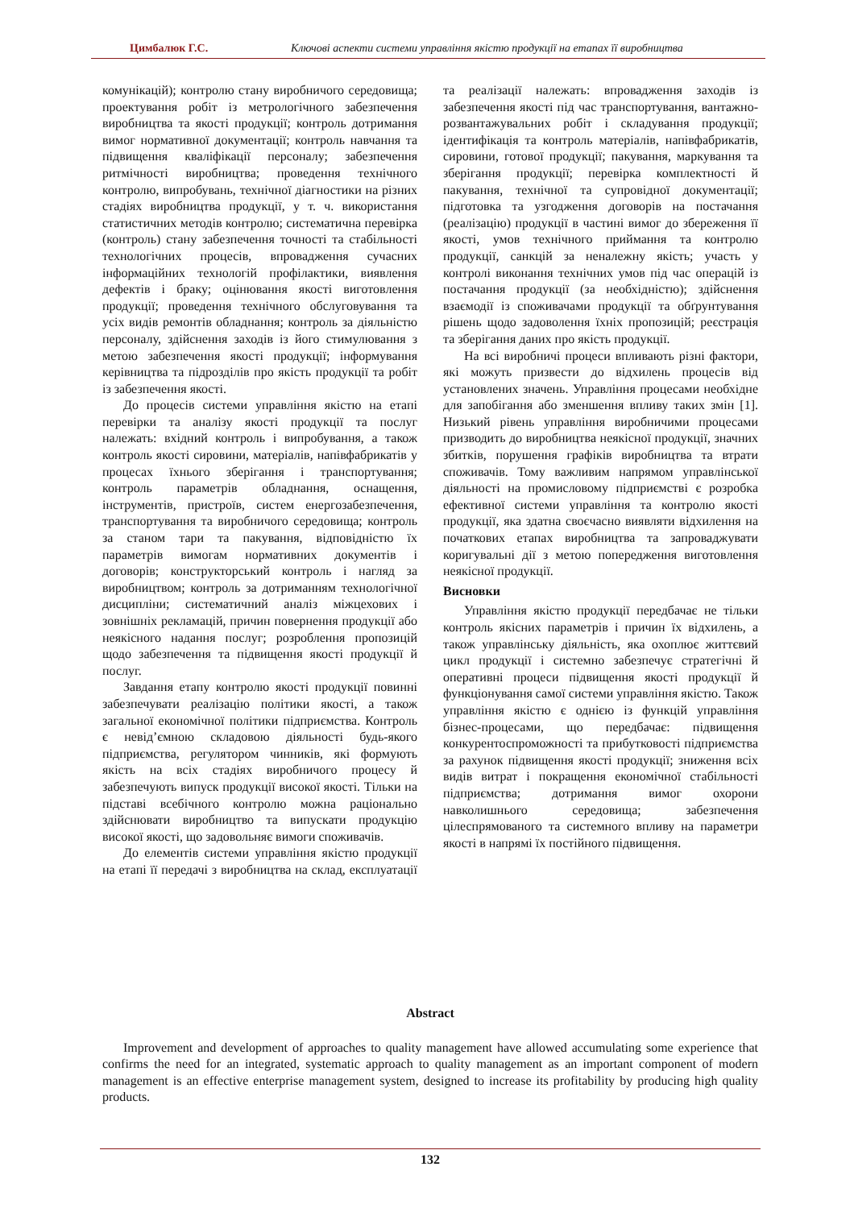Цимбалюк Г.С. Ключові аспекти системи управління якістю продукції на етапах її виробництва
комунікацій); контролю стану виробничого середовища; проектування робіт із метрологічного забезпечення виробництва та якості продукції; контроль дотримання вимог нормативної документації; контроль навчання та підвищення кваліфікації персоналу; забезпечення ритмічності виробництва; проведення технічного контролю, випробувань, технічної діагностики на різних стадіях виробництва продукції, у т. ч. використання статистичних методів контролю; систематична перевірка (контроль) стану забезпечення точності та стабільності технологічних процесів, впровадження сучасних інформаційних технологій профілактики, виявлення дефектів і браку; оцінювання якості виготовлення продукції; проведення технічного обслуговування та усіх видів ремонтів обладнання; контроль за діяльністю персоналу, здійснення заходів із його стимулювання з метою забезпечення якості продукції; інформування керівництва та підрозділів про якість продукції та робіт із забезпечення якості.
До процесів системи управління якістю на етапі перевірки та аналізу якості продукції та послуг належать: вхідний контроль і випробування, а також контроль якості сировини, матеріалів, напівфабрикатів у процесах їхнього зберігання і транспортування; контроль параметрів обладнання, оснащення, інструментів, пристроїв, систем енергозабезпечення, транспортування та виробничого середовища; контроль за станом тари та пакування, відповідністю їх параметрів вимогам нормативних документів і договорів; конструкторський контроль і нагляд за виробництвом; контроль за дотриманням технологічної дисципліни; систематичний аналіз міжцехових і зовнішніх рекламацій, причин повернення продукції або неякісного надання послуг; розроблення пропозицій щодо забезпечення та підвищення якості продукції й послуг.
Завдання етапу контролю якості продукції повинні забезпечувати реалізацію політики якості, а також загальної економічної політики підприємства. Контроль є невід’ємною складовою діяльності будь-якого підприємства, регулятором чинників, які формують якість на всіх стадіях виробничого процесу й забезпечують випуск продукції високої якості. Тільки на підставі всебічного контролю можна раціонально здійснювати виробництво та випускати продукцію високої якості, що задовольняє вимоги споживачів.
До елементів системи управління якістю продукції на етапі її передачі з виробництва на склад, експлуатації та реалізації належать: впровадження заходів із забезпечення якості під час транспортування, вантажно-розвантажувальних робіт і складування продукції; ідентифікація та контроль матеріалів, напівфабрикатів, сировини, готової продукції; пакування, маркування та зберігання продукції; перевірка комплектності й пакування, технічної та супровідної документації; підготовка та узгодження договорів на постачання (реалізацію) продукції в частині вимог до збереження її якості, умов технічного приймання та контролю продукції, санкцій за неналежну якість; участь у контролі виконання технічних умов під час операцій із постачання продукції (за необхідністю); здійснення взаємодії із споживачами продукції та обґрунтування рішень щодо задоволення їхніх пропозицій; реєстрація та зберігання даних про якість продукції.
На всі виробничі процеси впливають різні фактори, які можуть призвести до відхилень процесів від установлених значень. Управління процесами необхідне для запобігання або зменшення впливу таких змін [1]. Низький рівень управління виробничими процесами призводить до виробництва неякісної продукції, значних збитків, порушення графіків виробництва та втрати споживачів. Тому важливим напрямом управлінської діяльності на промисловому підприємстві є розробка ефективної системи управління та контролю якості продукції, яка здатна своєчасно виявляти відхилення на початкових етапах виробництва та запроваджувати коригувальні дії з метою попередження виготовлення неякісної продукції.
Висновки
Управління якістю продукції передбачає не тільки контроль якісних параметрів і причин їх відхилень, а також управлінську діяльність, яка охоплює життєвий цикл продукції і системно забезпечує стратегічні й оперативні процеси підвищення якості продукції й функціонування самої системи управління якістю. Також управління якістю є однією із функцій управління бізнес-процесами, що передбачає: підвищення конкурентоспроможності та прибутковості підприємства за рахунок підвищення якості продукції; зниження всіх видів витрат і покращення економічної стабільності підприємства; дотримання вимог охорони навколишнього середовища; забезпечення цілеспрямованого та системного впливу на параметри якості в напрямі їх постійного підвищення.
Abstract
Improvement and development of approaches to quality management have allowed accumulating some experience that confirms the need for an integrated, systematic approach to quality management as an important component of modern management is an effective enterprise management system, designed to increase its profitability by producing high quality products.
132